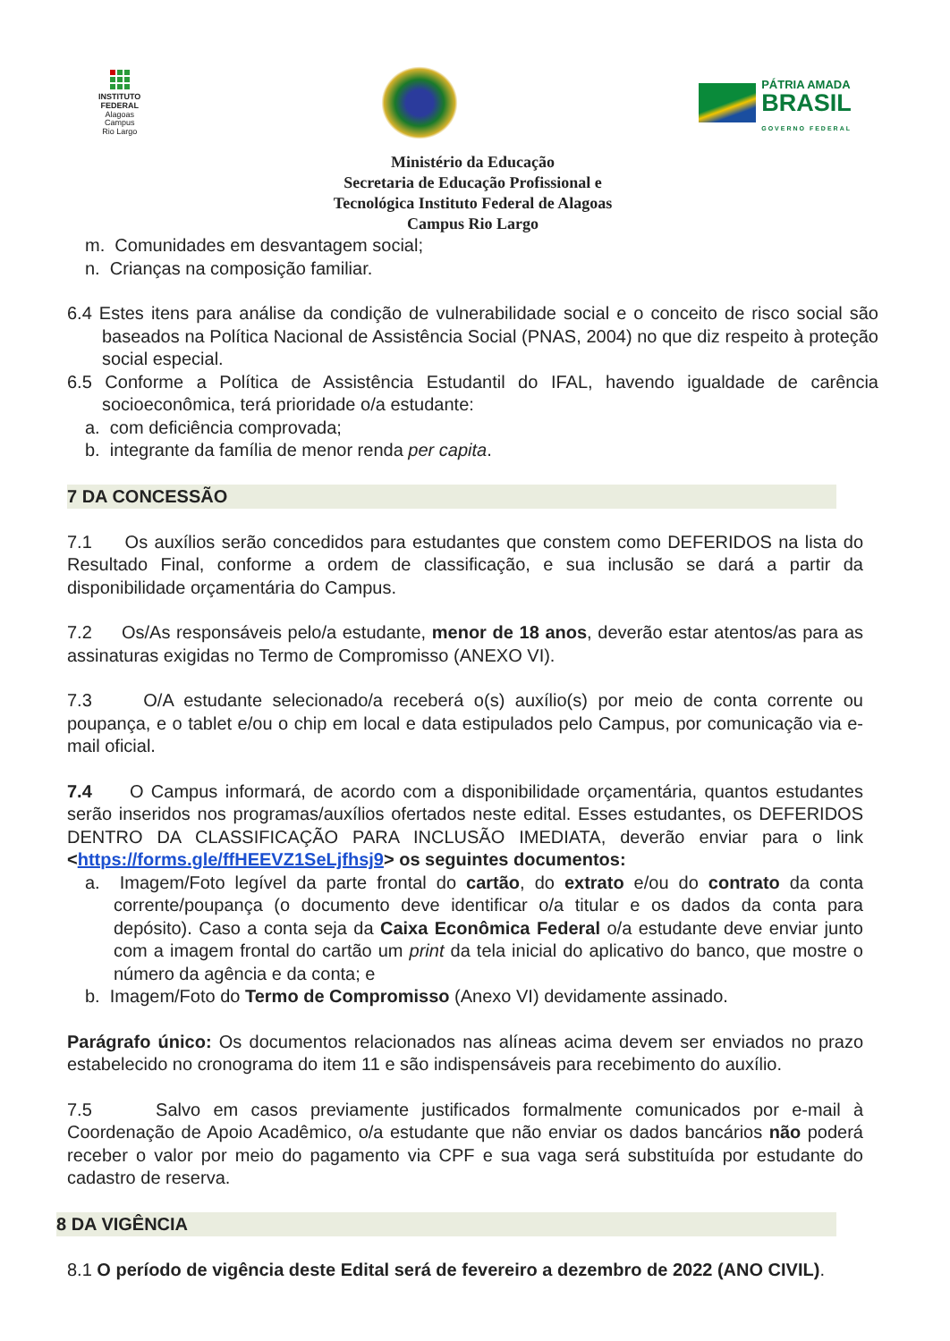INSTITUTO
FEDERAL
Alagoas
Campus
Rio Largo
PÁTRIA AMADA
BRASIL
GOVERNO FEDERAL
Ministério da Educação
Secretaria de Educação Profissional e
Tecnológica Instituto Federal de Alagoas
Campus Rio Largo
m. Comunidades em desvantagem social;
n. Crianças na composição familiar.
6.4 Estes itens para análise da condição de vulnerabilidade social e o conceito de risco social são baseados na Política Nacional de Assistência Social (PNAS, 2004) no que diz respeito à proteção social especial.
6.5 Conforme a Política de Assistência Estudantil do IFAL, havendo igualdade de carência socioeconômica, terá prioridade o/a estudante:
a. com deficiência comprovada;
b. integrante da família de menor renda per capita.
7 DA CONCESSÃO
7.1 Os auxílios serão concedidos para estudantes que constem como DEFERIDOS na lista do Resultado Final, conforme a ordem de classificação, e sua inclusão se dará a partir da disponibilidade orçamentária do Campus.
7.2 Os/As responsáveis pelo/a estudante, menor de 18 anos, deverão estar atentos/as para as assinaturas exigidas no Termo de Compromisso (ANEXO VI).
7.3 O/A estudante selecionado/a receberá o(s) auxílio(s) por meio de conta corrente ou poupança, e o tablet e/ou o chip em local e data estipulados pelo Campus, por comunicação via e-mail oficial.
7.4 O Campus informará, de acordo com a disponibilidade orçamentária, quantos estudantes serão inseridos nos programas/auxílios ofertados neste edital. Esses estudantes, os DEFERIDOS DENTRO DA CLASSIFICAÇÃO PARA INCLUSÃO IMEDIATA, deverão enviar para o link <https://forms.gle/ffHEEVZ1SeLjfhsj9> os seguintes documentos:
a. Imagem/Foto legível da parte frontal do cartão, do extrato e/ou do contrato da conta corrente/poupança (o documento deve identificar o/a titular e os dados da conta para depósito). Caso a conta seja da Caixa Econômica Federal o/a estudante deve enviar junto com a imagem frontal do cartão um print da tela inicial do aplicativo do banco, que mostre o número da agência e da conta; e
b. Imagem/Foto do Termo de Compromisso (Anexo VI) devidamente assinado.
Parágrafo único: Os documentos relacionados nas alíneas acima devem ser enviados no prazo estabelecido no cronograma do item 11 e são indispensáveis para recebimento do auxílio.
7.5 Salvo em casos previamente justificados formalmente comunicados por e-mail à Coordenação de Apoio Acadêmico, o/a estudante que não enviar os dados bancários não poderá receber o valor por meio do pagamento via CPF e sua vaga será substituída por estudante do cadastro de reserva.
8 DA VIGÊNCIA
8.1 O período de vigência deste Edital será de fevereiro a dezembro de 2022 (ANO CIVIL).